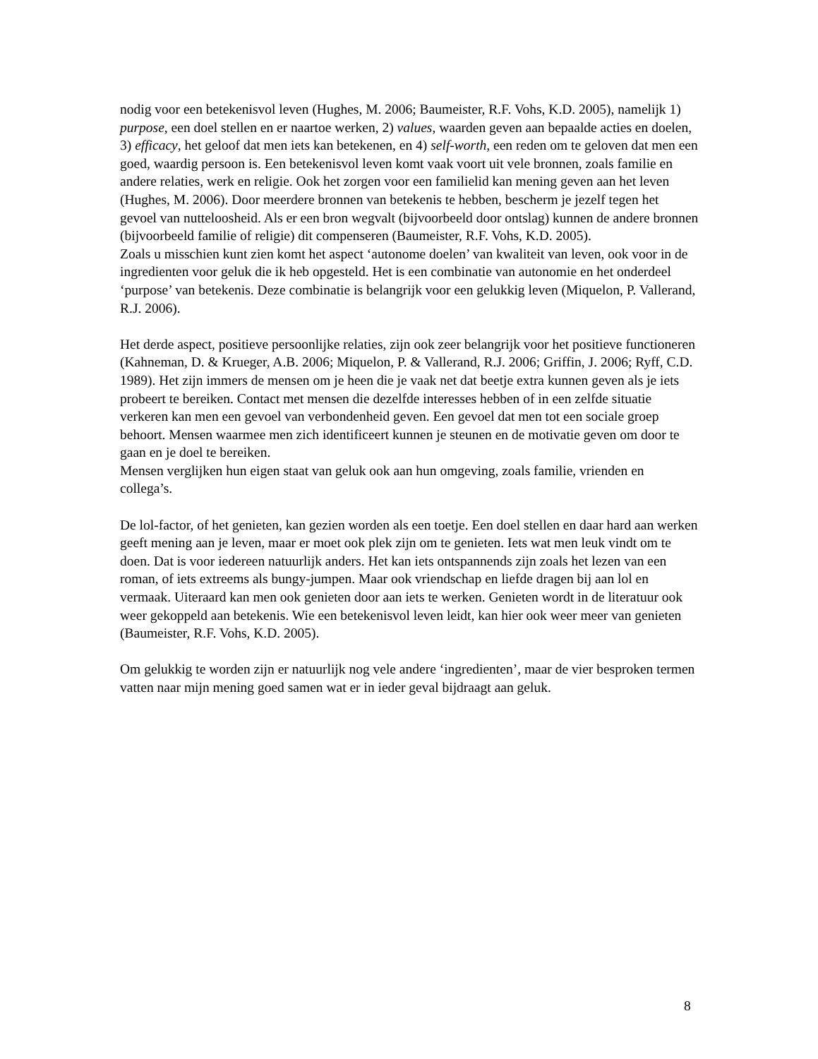nodig voor een betekenisvol leven (Hughes, M. 2006; Baumeister, R.F. Vohs, K.D. 2005), namelijk 1) purpose, een doel stellen en er naartoe werken, 2) values, waarden geven aan bepaalde acties en doelen, 3) efficacy, het geloof dat men iets kan betekenen, en 4) self-worth, een reden om te geloven dat men een goed, waardig persoon is. Een betekenisvol leven komt vaak voort uit vele bronnen, zoals familie en andere relaties, werk en religie. Ook het zorgen voor een familielid kan mening geven aan het leven (Hughes, M. 2006). Door meerdere bronnen van betekenis te hebben, bescherm je jezelf tegen het gevoel van nutteloosheid. Als er een bron wegvalt (bijvoorbeeld door ontslag) kunnen de andere bronnen (bijvoorbeeld familie of religie) dit compenseren (Baumeister, R.F. Vohs, K.D. 2005).
Zoals u misschien kunt zien komt het aspect ‘autonome doelen’ van kwaliteit van leven, ook voor in de ingredienten voor geluk die ik heb opgesteld. Het is een combinatie van autonomie en het onderdeel ‘purpose’ van betekenis. Deze combinatie is belangrijk voor een gelukkig leven (Miquelon, P. Vallerand, R.J. 2006).
Het derde aspect, positieve persoonlijke relaties, zijn ook zeer belangrijk voor het positieve functioneren (Kahneman, D. & Krueger, A.B. 2006; Miquelon, P. & Vallerand, R.J. 2006; Griffin, J. 2006; Ryff, C.D. 1989). Het zijn immers de mensen om je heen die je vaak net dat beetje extra kunnen geven als je iets probeert te bereiken. Contact met mensen die dezelfde interesses hebben of in een zelfde situatie verkeren kan men een gevoel van verbondenheid geven. Een gevoel dat men tot een sociale groep behoort. Mensen waarmee men zich identificeert kunnen je steunen en de motivatie geven om door te gaan en je doel te bereiken.
Mensen verglijken hun eigen staat van geluk ook aan hun omgeving, zoals familie, vrienden en collega’s.
De lol-factor, of het genieten, kan gezien worden als een toetje. Een doel stellen en daar hard aan werken geeft mening aan je leven, maar er moet ook plek zijn om te genieten. Iets wat men leuk vindt om te doen. Dat is voor iedereen natuurlijk anders. Het kan iets ontspannends zijn zoals het lezen van een roman, of iets extreems als bungy-jumpen. Maar ook vriendschap en liefde dragen bij aan lol en vermaak. Uiteraard kan men ook genieten door aan iets te werken. Genieten wordt in de literatuur ook weer gekoppeld aan betekenis. Wie een betekenisvol leven leidt, kan hier ook weer meer van genieten (Baumeister, R.F. Vohs, K.D. 2005).
Om gelukkig te worden zijn er natuurlijk nog vele andere ‘ingredienten’, maar de vier besproken termen vatten naar mijn mening goed samen wat er in ieder geval bijdraagt aan geluk.
8